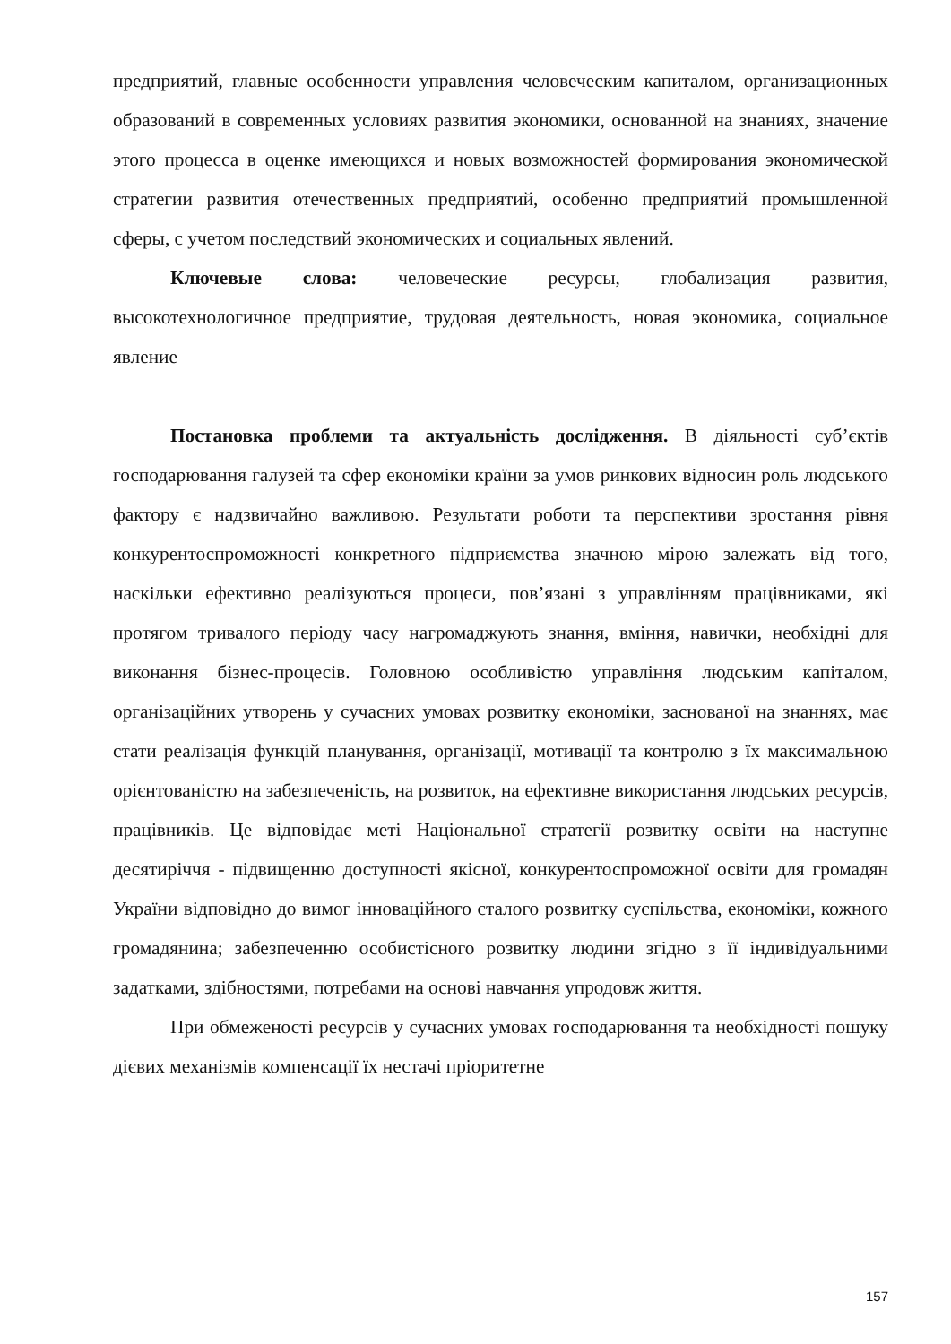предприятий, главные особенности управления человеческим капиталом, организационных образований в современных условиях развития экономики, основанной на знаниях, значение этого процесса в оценке имеющихся и новых возможностей формирования экономической стратегии развития отечественных предприятий, особенно предприятий промышленной сферы, с учетом последствий экономических и социальных явлений.
Ключевые слова: человеческие ресурсы, глобализация развития, высокотехнологичное предприятие, трудовая деятельность, новая экономика, социальное явление
Постановка проблеми та актуальність дослідження. В діяльності суб’єктів господарювання галузей та сфер економіки країни за умов ринкових відносин роль людського фактору є надзвичайно важливою. Результати роботи та перспективи зростання рівня конкурентоспроможності конкретного підприємства значною мірою залежать від того, наскільки ефективно реалізуються процеси, пов’язані з управлінням працівниками, які протягом тривалого періоду часу нагромаджують знання, вміння, навички, необхідні для виконання бізнес-процесів. Головною особливістю управління людським капіталом, організаційних утворень у сучасних умовах розвитку економіки, заснованої на знаннях, має стати реалізація функцій планування, організації, мотивації та контролю з їх максимальною орієнтованістю на забезпеченість, на розвиток, на ефективне використання людських ресурсів, працівників. Це відповідає меті Національної стратегії розвитку освіти на наступне десятиріччя - підвищенню доступності якісної, конкурентоспроможної освіти для громадян України відповідно до вимог інноваційного сталого розвитку суспільства, економіки, кожного громадянина; забезпеченню особистісного розвитку людини згідно з її індивідуальними задатками, здібностями, потребами на основі навчання упродовж життя.
При обмеженості ресурсів у сучасних умовах господарювання та необхідності пошуку дієвих механізмів компенсації їх нестачі пріоритетне
157